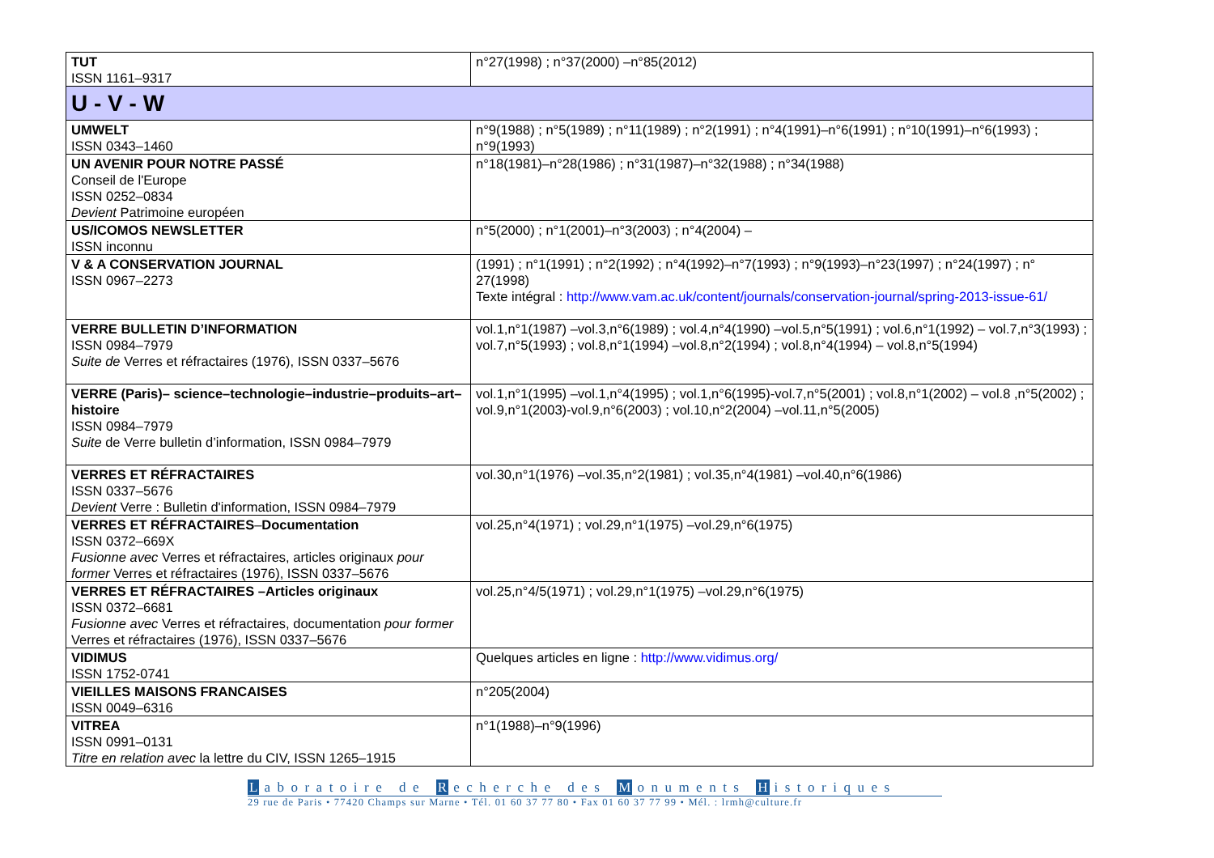| TUT ISSN 1161–9317 | n°27(1998) ; n°37(2000) –n°85(2012) |
| U - V - W | |
| UMWELT ISSN 0343–1460 | n°9(1988) ; n°5(1989) ; n°11(1989) ; n°2(1991) ; n°4(1991)–n°6(1991) ; n°10(1991)–n°6(1993) ; n°9(1993) |
| UN AVENIR POUR NOTRE PASSÉ Conseil de l'Europe ISSN 0252–0834 Devient Patrimoine européen | n°18(1981)–n°28(1986) ; n°31(1987)–n°32(1988) ; n°34(1988) |
| US/ICOMOS NEWSLETTER ISSN inconnu | n°5(2000) ; n°1(2001)–n°3(2003) ; n°4(2004) – |
| V & A CONSERVATION JOURNAL ISSN 0967–2273 | (1991) ; n°1(1991) ; n°2(1992) ; n°4(1992)–n°7(1993) ; n°9(1993)–n°23(1997) ; n°24(1997) ; n° 27(1998) Texte intégral : http://www.vam.ac.uk/content/journals/conservation-journal/spring-2013-issue-61/ |
| VERRE BULLETIN D’INFORMATION ISSN 0984–7979 Suite de Verres et réfractaires (1976), ISSN 0337–5676 | vol.1,n°1(1987) –vol.3,n°6(1989) ; vol.4,n°4(1990) –vol.5,n°5(1991) ; vol.6,n°1(1992) – vol.7,n°3(1993) ; vol.7,n°5(1993) ; vol.8,n°1(1994) –vol.8,n°2(1994) ; vol.8,n°4(1994) – vol.8,n°5(1994) |
| VERRE (Paris)– science–technologie–industrie–produits–art–histoire ISSN 0984–7979 Suite de Verre bulletin d’information, ISSN 0984–7979 | vol.1,n°1(1995) –vol.1,n°4(1995) ; vol.1,n°6(1995)-vol.7,n°5(2001) ; vol.8,n°1(2002) – vol.8 ,n°5(2002) ; vol.9,n°1(2003)-vol.9,n°6(2003) ; vol.10,n°2(2004) –vol.11,n°5(2005) |
| VERRES ET RÉFRACTAIRES ISSN 0337–5676 Devient Verre : Bulletin d'information, ISSN 0984–7979 | vol.30,n°1(1976) –vol.35,n°2(1981) ; vol.35,n°4(1981) –vol.40,n°6(1986) |
| VERRES ET RÉFRACTAIRES – Documentation ISSN 0372–669X Fusionne avec Verres et réfractaires, articles originaux pour former Verres et réfractaires (1976), ISSN 0337–5676 | vol.25,n°4(1971) ; vol.29,n°1(1975) –vol.29,n°6(1975) |
| VERRES ET RÉFRACTAIRES –Articles originaux ISSN 0372–6681 Fusionne avec Verres et réfractaires, documentation pour former Verres et réfractaires (1976), ISSN 0337–5676 | vol.25,n°4/5(1971) ; vol.29,n°1(1975) –vol.29,n°6(1975) |
| VIDIMUS ISSN 1752-0741 | Quelques articles en ligne : http://www.vidimus.org/ |
| VIEILLES MAISONS FRANCAISES ISSN 0049–6316 | n°205(2004) |
| VITREA ISSN 0991–0131 Titre en relation avec la lettre du CIV, ISSN 1265–1915 | n°1(1988)–n°9(1996) |
Laboratoire de R echerche des M onuments H istoriques
29 rue de Paris • 77420 Champs sur Marne • Tél. 01 60 37 77 80 • Fax 01 60 37 77 99 • Mél. : lrmh@culture.fr